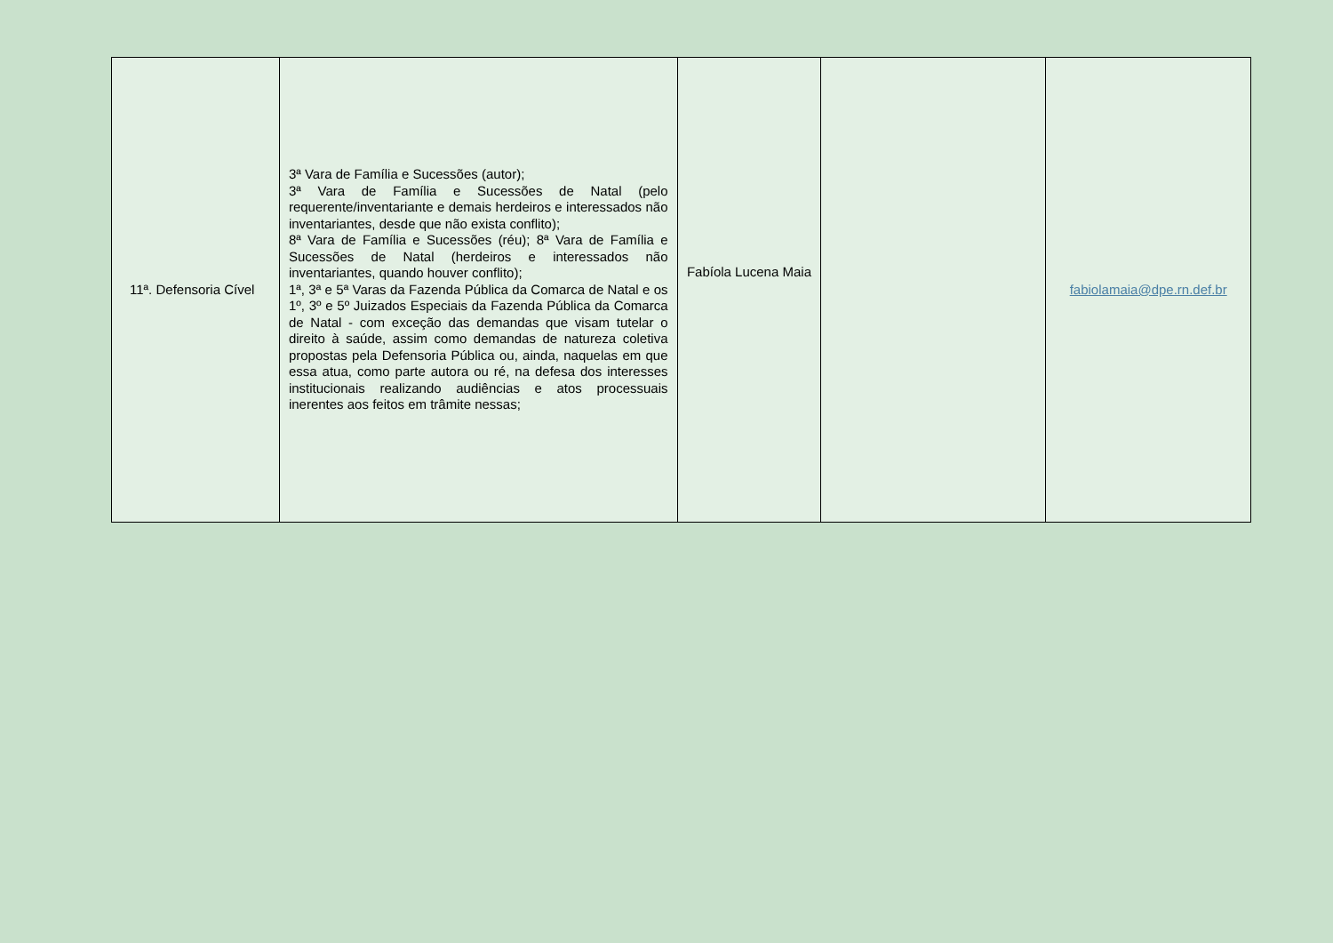| 11ª. Defensoria Cível | 3ª Vara de Família e Sucessões (autor); 3ª Vara de Família e Sucessões de Natal (pelo requerente/inventariante e demais herdeiros e interessados não inventariantes, desde que não exista conflito); 8ª Vara de Família e Sucessões (réu); 8ª Vara de Família e Sucessões de Natal (herdeiros e interessados não inventariantes, quando houver conflito); 1ª, 3ª e 5ª Varas da Fazenda Pública da Comarca de Natal e os 1º, 3º e 5º Juizados Especiais da Fazenda Pública da Comarca de Natal - com exceção das demandas que visam tutelar o direito à saúde, assim como demandas de natureza coletiva propostas pela Defensoria Pública ou, ainda, naquelas em que essa atua, como parte autora ou ré, na defesa dos interesses institucionais realizando audiências e atos processuais inerentes aos feitos em trâmite nessas; | Fabíola Lucena Maia | | fabiolamaia@dpe.rn.def.br |